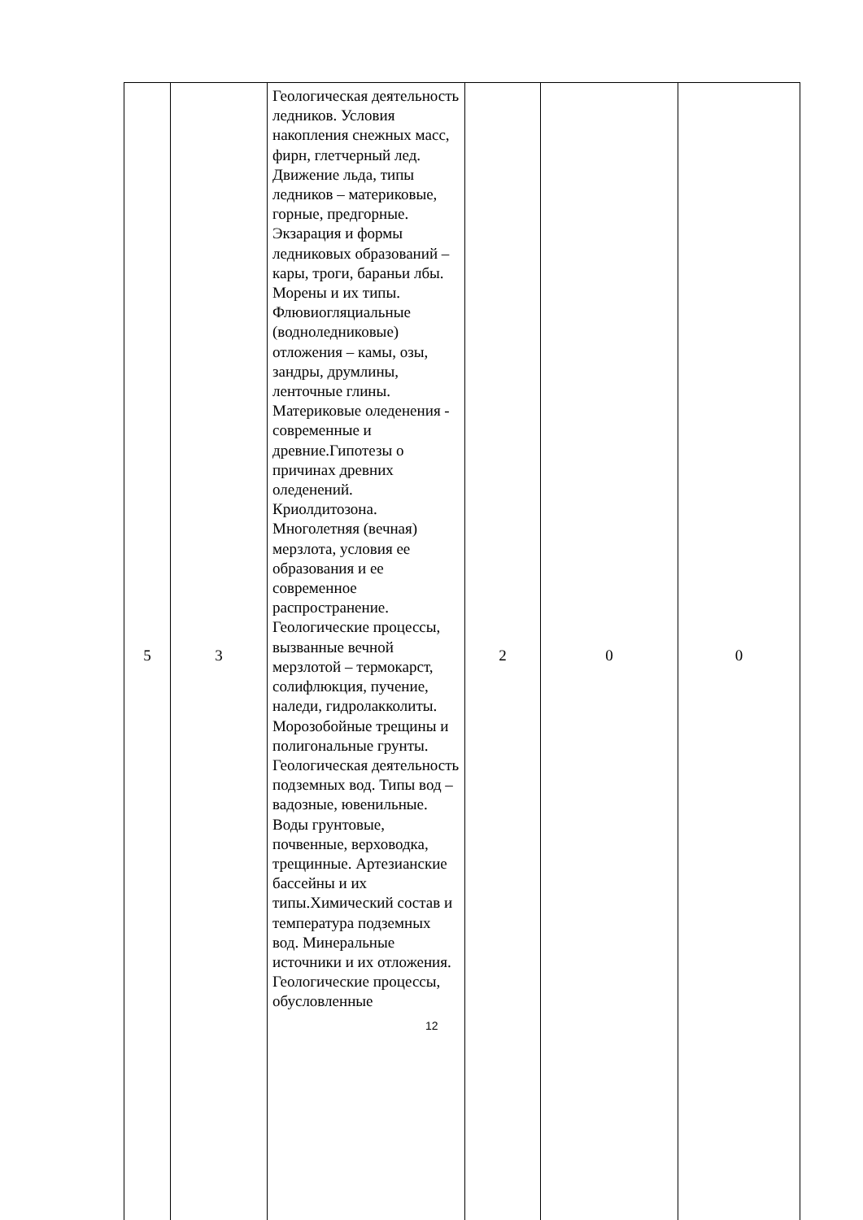| 5 | 3 | Геологическая деятельность ледников. Условия накопления снежных масс, фирн, глетчерный лед. Движение льда, типы ледников – материковые, горные, предгорные. Экзарация и формы ледниковых образований – кары, троги, бараньи лбы. Морены и их типы. Флювиогляциальные (водноледниковые) отложения – камы, озы, зандры, друмлины, ленточные глины. Материковые оледенения - современные и древние.Гипотезы о причинах древних оледенений. Криолдитозона. Многолетняя (вечная) мерзлота, условия ее образования и ее современное распространение. Геологические процессы, вызванные вечной мерзлотой – термокарст, солифлюкция, пучение, наледи, гидролакколиты. Морозобойные трещины и полигональные грунты. Геологическая деятельность подземных вод. Типы вод – вадозные, ювенильные. Воды грунтовые, почвенные, верховодка, трещинные. Артезианские бассейны и их типы.Химический состав и температура подземных вод. Минеральные источники и их отложения. Геологические процессы, обусловленные | 2 | 0 | 0 |
12